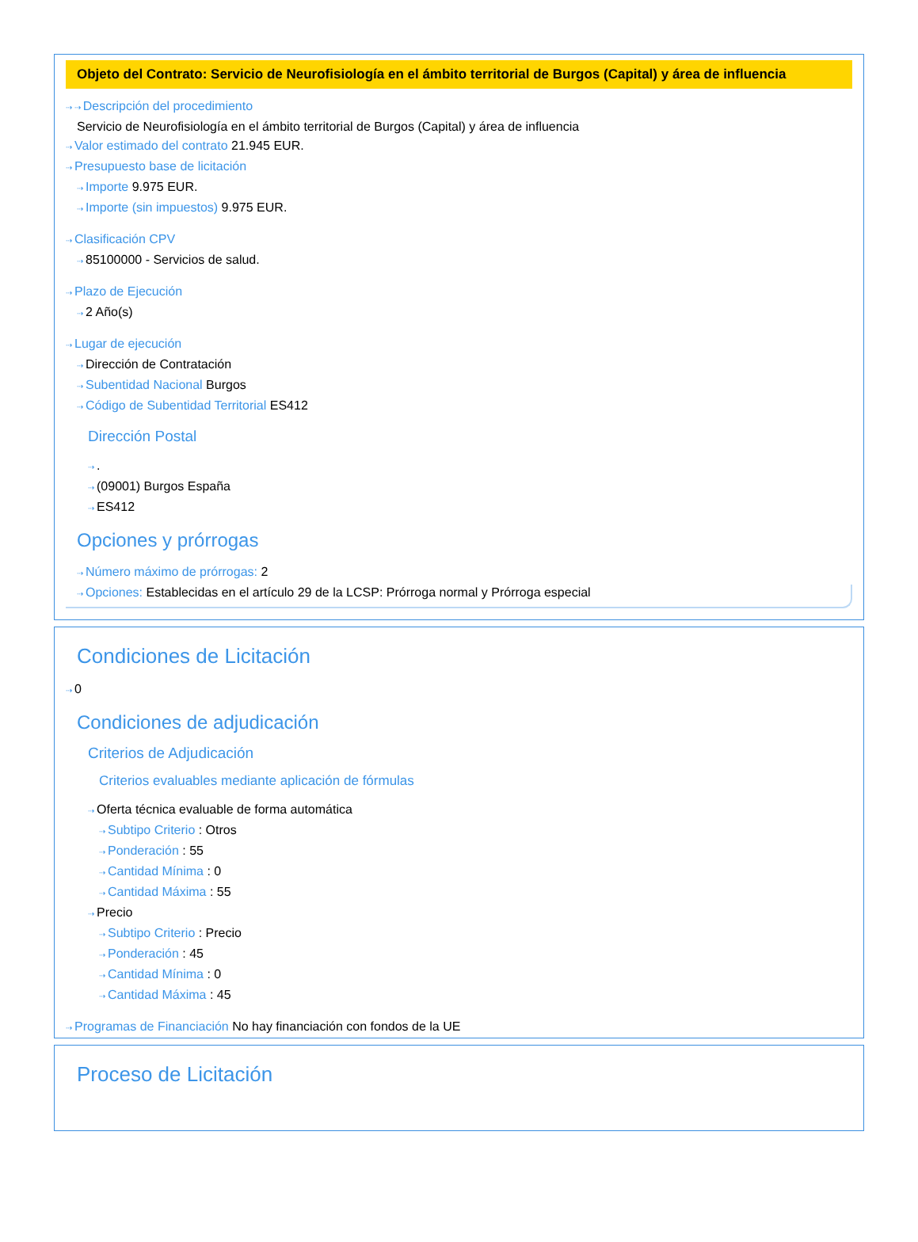Objeto del Contrato: Servicio de Neurofisiología en el ámbito territorial de Burgos (Capital) y área de influencia
⇢ ⇢ Descripción del procedimiento
Servicio de Neurofisiología en el ámbito territorial de Burgos (Capital) y área de influencia
⇢ Valor estimado del contrato 21.945 EUR.
⇢ Presupuesto base de licitación
⇢ Importe 9.975 EUR.
⇢ Importe (sin impuestos) 9.975 EUR.
⇢ Clasificación CPV
⇢ 85100000 - Servicios de salud.
⇢ Plazo de Ejecución
⇢ 2 Año(s)
⇢ Lugar de ejecución
⇢ Dirección de Contratación
⇢ Subentidad Nacional Burgos
⇢ Código de Subentidad Territorial ES412
Dirección Postal
⇢.
⇢ (09001) Burgos España
⇢ ES412
Opciones y prórrogas
⇢ Número máximo de prórrogas: 2
⇢ Opciones: Establecidas en el artículo 29 de la LCSP: Prórroga normal y Prórroga especial
Condiciones de Licitación
⇢ 0
Condiciones de adjudicación
Criterios de Adjudicación
Criterios evaluables mediante aplicación de fórmulas
⇢ Oferta técnica evaluable de forma automática
⇢ Subtipo Criterio : Otros
⇢ Ponderación : 55
⇢ Cantidad Mínima : 0
⇢ Cantidad Máxima : 55
⇢ Precio
⇢ Subtipo Criterio : Precio
⇢ Ponderación : 45
⇢ Cantidad Mínima : 0
⇢ Cantidad Máxima : 45
⇢ Programas de Financiación No hay financiación con fondos de la UE
Proceso de Licitación